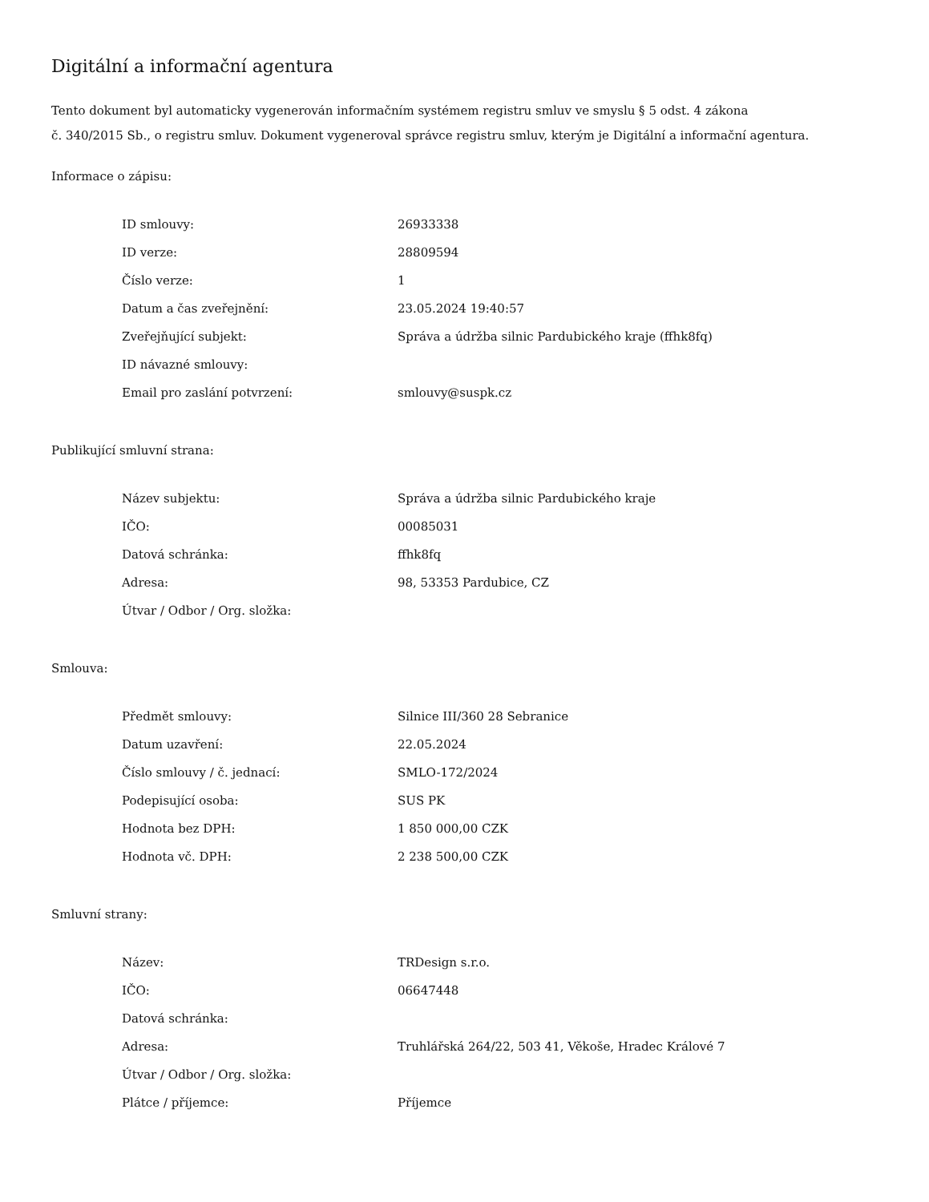Digitální a informační agentura
Tento dokument byl automaticky vygenerován informačním systémem registru smluv ve smyslu § 5 odst. 4 zákona
č. 340/2015 Sb., o registru smluv. Dokument vygeneroval správce registru smluv, kterým je Digitální a informační agentura.
Informace o zápisu:
| ID smlouvy: | 26933338 |
| ID verze: | 28809594 |
| Číslo verze: | 1 |
| Datum a čas zveřejnění: | 23.05.2024 19:40:57 |
| Zveřejňující subjekt: | Správa a údržba silnic Pardubického kraje (ffhk8fq) |
| ID návazné smlouvy: | |
| Email pro zaslání potvrzení: | smlouvy@suspk.cz |
Publikující smluvní strana:
| Název subjektu: | Správa a údržba silnic Pardubického kraje |
| IČO: | 00085031 |
| Datová schránka: | ffhk8fq |
| Adresa: | 98, 53353 Pardubice, CZ |
| Útvar / Odbor / Org. složka: | |
Smlouva:
| Předmět smlouvy: | Silnice III/360 28 Sebranice |
| Datum uzavření: | 22.05.2024 |
| Číslo smlouvy / č. jednací: | SMLO-172/2024 |
| Podepisující osoba: | SUS PK |
| Hodnota bez DPH: | 1 850 000,00 CZK |
| Hodnota vč. DPH: | 2 238 500,00 CZK |
Smluvní strany:
| Název: | TRDesign s.r.o. |
| IČO: | 06647448 |
| Datová schránka: | |
| Adresa: | Truhlářská 264/22, 503 41, Věkoše, Hradec Králové 7 |
| Útvar / Odbor / Org. složka: | |
| Plátce / příjemce: | Příjemce |